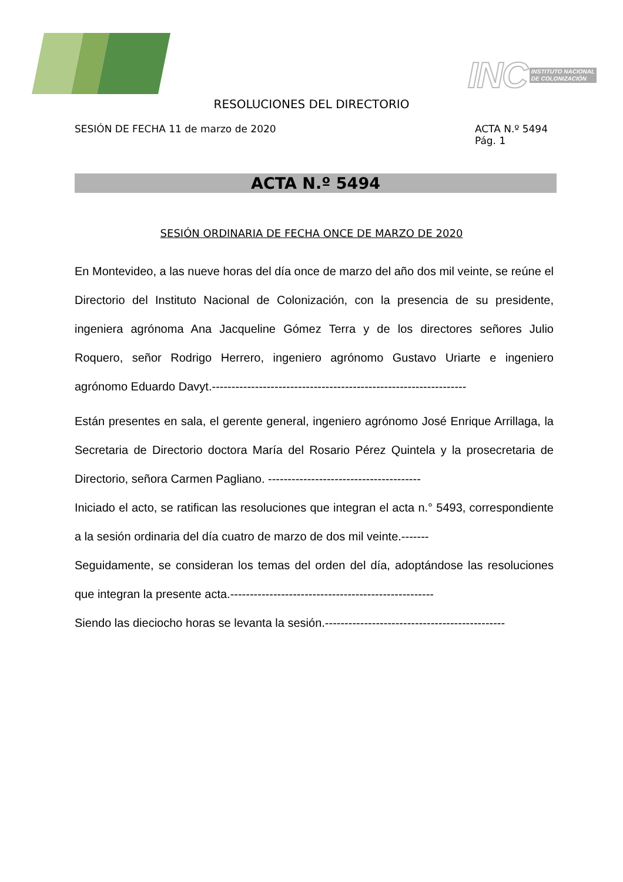INC INSTITUTO NACIONAL
DE COLONIZACIÓN
RESOLUCIONES DEL DIRECTORIO
SESIÓN DE FECHA 11 de marzo de 2020
ACTA N.º 5494
Pág. 1
ACTA N.º 5494
SESIÓN ORDINARIA DE FECHA ONCE DE MARZO DE 2020
En Montevideo, a las nueve horas del día once de marzo del año dos mil veinte, se reúne el Directorio del Instituto Nacional de Colonización, con la presencia de su presidente, ingeniera agrónoma Ana Jacqueline Gómez Terra y de los directores señores Julio Roquero, señor Rodrigo Herrero, ingeniero agrónomo Gustavo Uriarte e ingeniero agrónomo Eduardo Davyt.-----------------------------------------------------------------
Están presentes en sala, el gerente general, ingeniero agrónomo José Enrique Arrillaga, la Secretaria de Directorio doctora María del Rosario Pérez Quintela y la prosecretaria de Directorio, señora Carmen Pagliano. ---------------------------------------
Iniciado el acto, se ratifican las resoluciones que integran el acta n.° 5493, correspondiente a la sesión ordinaria del día cuatro de marzo de dos mil veinte.-------
Seguidamente, se consideran los temas del orden del día, adoptándose las resoluciones que integran la presente acta.----------------------------------------------------
Siendo las dieciocho horas se levanta la sesión.----------------------------------------------